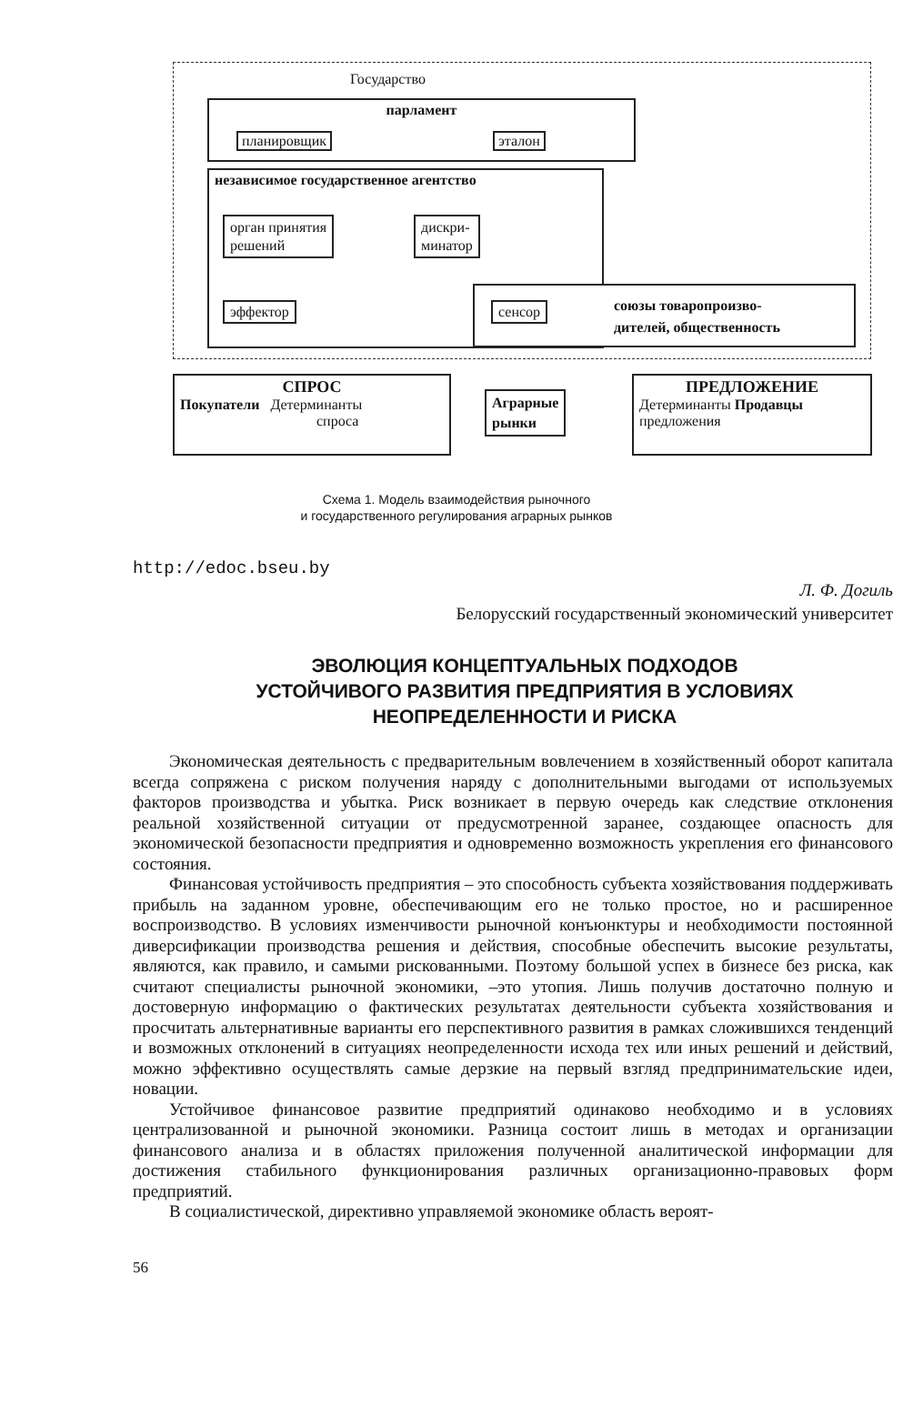Государство
парламент
планировщик эталон
независимое государственное агентство
орган принятия
решений
дискри-
минатор
эффектор сенсор
союзы товаропроизво-
дителей, общественность
СПРОС
Покупатели Детерминанты
спроса
Аграрные
рынки
ПРЕДЛОЖЕНИЕ
Детерминанты Продавцы
предложения
Схема 1. Модель взаимодействия рыночного
и государственного регулирования аграрных рынков
http://edoc.bseu.by
Л. Ф. Догиль
Белорусский государственный экономический университет
ЭВОЛЮЦИЯ КОНЦЕПТУАЛЬНЫХ ПОДХОДОВ
УСТОЙЧИВОГО РАЗВИТИЯ ПРЕДПРИЯТИЯ В УСЛОВИЯХ
НЕОПРЕДЕЛЕННОСТИ И РИСКА
Экономическая деятельность с предварительным вовлечением в хозяйственный оборот капитала всегда сопряжена с риском получения наряду с дополнительными выгодами от используемых факторов производства и убытка. Риск возникает в первую очередь как следствие отклонения реальной хозяйственной ситуации от предусмотренной заранее, создающее опасность для экономической безопасности предприятия и одновременно возможность укрепления его финансового состояния.
Финансовая устойчивость предприятия – это способность субъекта хозяйствования поддерживать прибыль на заданном уровне, обеспечивающим его не только простое, но и расширенное воспроизводство. В условиях изменчивости рыночной конъюнктуры и необходимости постоянной диверсификации производства решения и действия, способные обеспечить высокие результаты, являются, как правило, и самыми рискованными. Поэтому большой успех в бизнесе без риска, как считают специалисты рыночной экономики, –это утопия. Лишь получив достаточно полную и достоверную информацию о фактических результатах деятельности субъекта хозяйствования и просчитать альтернативные варианты его перспективного развития в рамках сложившихся тенденций и возможных отклонений в ситуациях неопределенности исхода тех или иных решений и действий, можно эффективно осуществлять самые дерзкие на первый взгляд предпринимательские идеи, новации.
Устойчивое финансовое развитие предприятий одинаково необходимо и в условиях централизованной и рыночной экономики. Разница состоит лишь в методах и организации финансового анализа и в областях приложения полученной аналитической информации для достижения стабильного функционирования различных организационно-правовых форм предприятий.
В социалистической, директивно управляемой экономике область вероят-
56